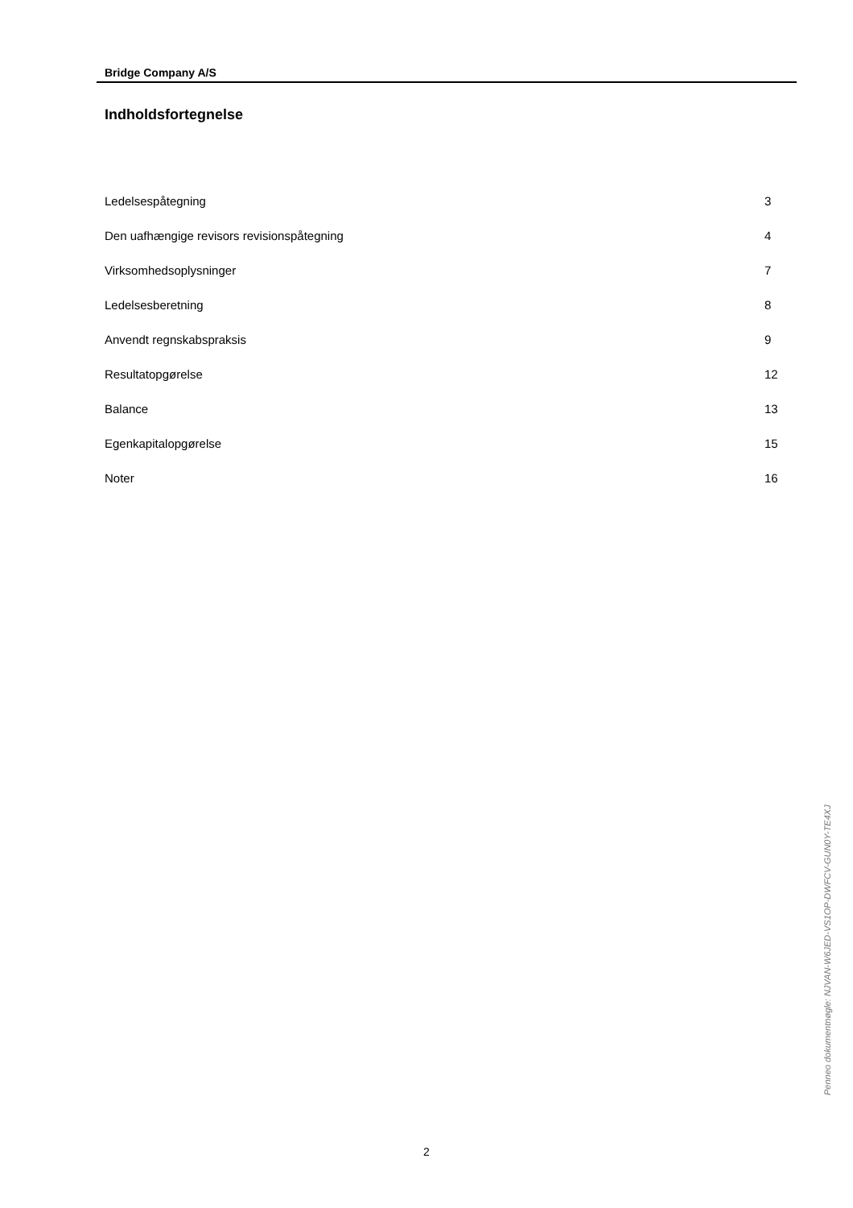Bridge Company A/S
Indholdsfortegnelse
| Ledelsespåtegning | 3 |
| Den uafhængige revisors revisionspåtegning | 4 |
| Virksomhedsoplysninger | 7 |
| Ledelsesberetning | 8 |
| Anvendt regnskabspraksis | 9 |
| Resultatopgørelse | 12 |
| Balance | 13 |
| Egenkapitalopgørelse | 15 |
| Noter | 16 |
Penneo dokumentnøgle: NJVAN-W6JED-VS1OP-DWFCV-GUN0Y-TE4XJ
2